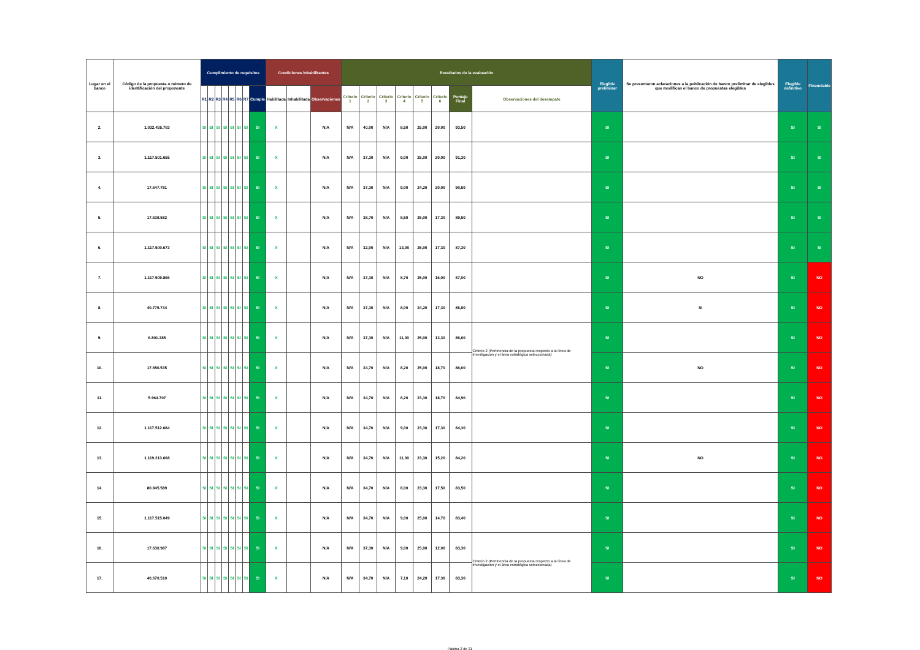| Lugar en el banco | Código de la propuesta o número de identificación del proponente | Cumplimiento de requisitos | | | | | | | | Condiciones inhabilitantes | | | Resultados de la evaluación | | | | | | | | Elegible preliminar | Se presentaron aclaraciones a la publicación de banco preliminar de elegibles que modifican el banco de propuestas elegibles | Elegible definitivo | Financiable |
| --- | --- | --- | --- | --- | --- | --- | --- | --- | --- | --- | --- | --- | --- | --- | --- | --- | --- | --- | --- | --- | --- | --- | --- | --- |
| | | R1 | R2 | R3 | R4 | R5 | R6 | R7 | Cumple | Habilitada | Inhabilitada | Observaciones | Criterio 1 | Criterio 2 | Criterio 3 | Criterio 4 | Criterio 5 | Criterio 6 | Puntaje Final | Observaciones del desempate | | | | |
| 2. | 1.032.435.763 | SI | SI | SI | SI | SI | SI | SI | SI | X | | N/A | N/A | 40,00 | N/A | 8,50 | 25,00 | 20,00 | 93,50 | | SI | | SI | SI |
| 3. | 1.117.501.655 | SI | SI | SI | SI | SI | SI | SI | SI | X | | N/A | N/A | 37,30 | N/A | 9,00 | 25,00 | 20,00 | 91,30 | | SI | | SI | SI |
| 4. | 17.647.781 | SI | SI | SI | SI | SI | SI | SI | SI | X | | N/A | N/A | 37,30 | N/A | 9,00 | 24,20 | 20,00 | 90,50 | | SI | | SI | SI |
| 5. | 17.638.582 | SI | SI | SI | SI | SI | SI | SI | SI | X | | N/A | N/A | 38,70 | N/A | 8,50 | 25,00 | 17,30 | 89,50 | | SI | | SI | SI |
| 6. | 1.117.500.673 | SI | SI | SI | SI | SI | SI | SI | SI | X | | N/A | N/A | 32,00 | N/A | 13,00 | 25,00 | 17,30 | 87,30 | | SI | | SI | SI |
| 7. | 1.117.509.866 | SI | SI | SI | SI | SI | SI | SI | SI | X | | N/A | N/A | 37,30 | N/A | 8,70 | 25,00 | 16,00 | 87,00 | | SI | NO | SI | NO |
| 8. | 40.775.734 | SI | SI | SI | SI | SI | SI | SI | SI | X | | N/A | N/A | 37,30 | N/A | 8,00 | 24,20 | 17,30 | 86,80 | | SI | SI | SI | NO |
| 9. | 6.801.385 | SI | SI | SI | SI | SI | SI | SI | SI | X | | N/A | N/A | 37,30 | N/A | 11,00 | 25,00 | 13,30 | 86,60 | Criterio 2 (Pertinencia de la propuesta respecto a la línea de investigación y el área estratégica seleccionada) | SI | | SI | NO |
| 10. | 17.656.535 | SI | SI | SI | SI | SI | SI | SI | SI | X | | N/A | N/A | 34,70 | N/A | 8,20 | 25,00 | 18,70 | 86,60 | | SI | NO | SI | NO |
| 11. | 5.964.707 | SI | SI | SI | SI | SI | SI | SI | SI | X | | N/A | N/A | 34,70 | N/A | 8,20 | 23,30 | 18,70 | 84,90 | | SI | | SI | NO |
| 12. | 1.117.512.684 | SI | SI | SI | SI | SI | SI | SI | SI | X | | N/A | N/A | 34,70 | N/A | 9,00 | 23,30 | 17,30 | 84,30 | | SI | | SI | NO |
| 13. | 1.119.213.668 | SI | SI | SI | SI | SI | SI | SI | SI | X | | N/A | N/A | 34,70 | N/A | 11,00 | 23,30 | 15,20 | 84,20 | | SI | NO | SI | NO |
| 14. | 80.845.589 | SI | SI | SI | SI | SI | SI | SI | SI | X | | N/A | N/A | 34,70 | N/A | 8,00 | 23,30 | 17,50 | 83,50 | | SI | | SI | NO |
| 15. | 1.117.515.049 | SI | SI | SI | SI | SI | SI | SI | SI | X | | N/A | N/A | 34,70 | N/A | 9,00 | 25,00 | 14,70 | 83,40 | | SI | | SI | NO |
| 16. | 17.630.987 | SI | SI | SI | SI | SI | SI | SI | SI | X | | N/A | N/A | 37,30 | N/A | 9,00 | 25,00 | 12,00 | 83,30 | Criterio 2 (Pertinencia de la propuesta respecto a la línea de investigación y el área estratégica seleccionada) | SI | | SI | NO |
| 17. | 40.670.510 | SI | SI | SI | SI | SI | SI | SI | SI | X | | N/A | N/A | 34,70 | N/A | 7,10 | 24,20 | 17,30 | 83,30 | | SI | | SI | NO |
Página 2 de 21